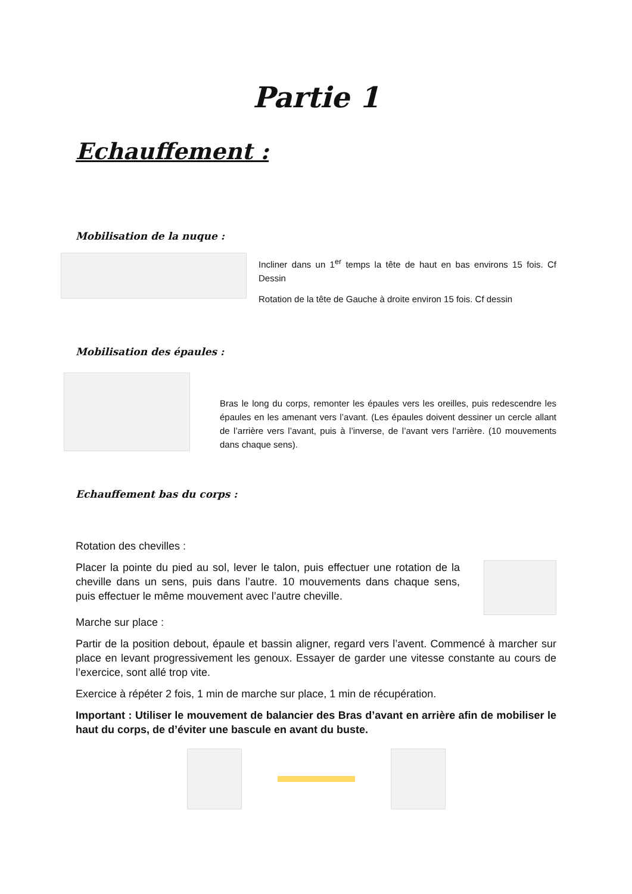Partie 1
Echauffement :
Mobilisation de la nuque :
Incliner dans un 1<sup>er</sup> temps la tête de haut en bas environs 15 fois. Cf Dessin
Rotation de la tête de Gauche à droite environ 15 fois. Cf dessin
Mobilisation des épaules :
Bras le long du corps, remonter les épaules vers les oreilles, puis redescendre les épaules en les amenant vers l’avant. (Les épaules doivent dessiner un cercle allant de l’arrière vers l’avant, puis à l’inverse, de l’avant vers l’arrière. (10 mouvements dans chaque sens).
Echauffement bas du corps :
Rotation des chevilles :
Placer la pointe du pied au sol, lever le talon, puis effectuer une rotation de la cheville dans un sens, puis dans l’autre. 10 mouvements dans chaque sens, puis effectuer le même mouvement avec l’autre cheville.
Marche sur place :
Partir de la position debout, épaule et bassin aligner, regard vers l’avent. Commencé à marcher sur place en levant progressivement les genoux. Essayer de garder une vitesse constante au cours de l’exercice, sont allé trop vite.
Exercice à répéter 2 fois, 1 min de marche sur place, 1 min de récupération.
Important : Utiliser le mouvement de balancier des Bras d’avant en arrière afin de mobiliser le haut du corps, de d’éviter une bascule en avant du buste.